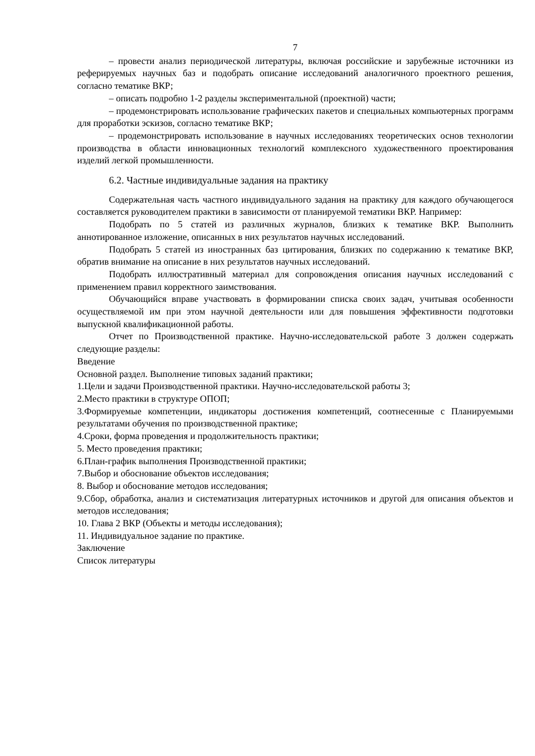7
– провести анализ периодической литературы, включая российские и зарубежные источники из реферируемых научных баз и подобрать описание исследований аналогичного проектного решения, согласно тематике ВКР;
– описать подробно 1-2 разделы экспериментальной (проектной) части;
– продемонстрировать использование графических пакетов и специальных компьютерных программ для проработки эскизов, согласно тематике ВКР;
– продемонстрировать использование в научных исследованиях теоретических основ технологии производства в области инновационных технологий комплексного художественного проектирования изделий легкой промышленности.
6.2. Частные индивидуальные задания на практику
Содержательная часть частного индивидуального задания на практику для каждого обучающегося составляется руководителем практики в зависимости от планируемой тематики ВКР. Например:
Подобрать по 5 статей из различных журналов, близких к тематике ВКР. Выполнить аннотированное изложение, описанных в них результатов научных исследований.
Подобрать 5 статей из иностранных баз цитирования, близких по содержанию к тематике ВКР, обратив внимание на описание в них результатов научных исследований.
Подобрать иллюстративный материал для сопровождения описания научных исследований с применением правил корректного заимствования.
Обучающийся вправе участвовать в формировании списка своих задач, учитывая особенности осуществляемой им при этом научной деятельности или для повышения эффективности подготовки выпускной квалификационной работы.
Отчет по Производственной практике. Научно-исследовательской работе 3 должен содержать следующие разделы:
Введение
Основной раздел. Выполнение типовых заданий практики;
1.Цели и задачи Производственной практики. Научно-исследовательской работы 3;
2.Место практики в структуре ОПОП;
3.Формируемые компетенции, индикаторы достижения компетенций, соотнесенные с Планируемыми результатами обучения по производственной практике;
4.Сроки, форма проведения и продолжительность практики;
5. Место проведения практики;
6.План-график выполнения Производственной практики;
7.Выбор и обоснование объектов исследования;
8. Выбор и обоснование методов исследования;
9.Сбор, обработка, анализ и систематизация литературных источников и другой для описания объектов и методов исследования;
10. Глава 2 ВКР (Объекты и методы исследования);
11. Индивидуальное задание по практике.
Заключение
Список литературы